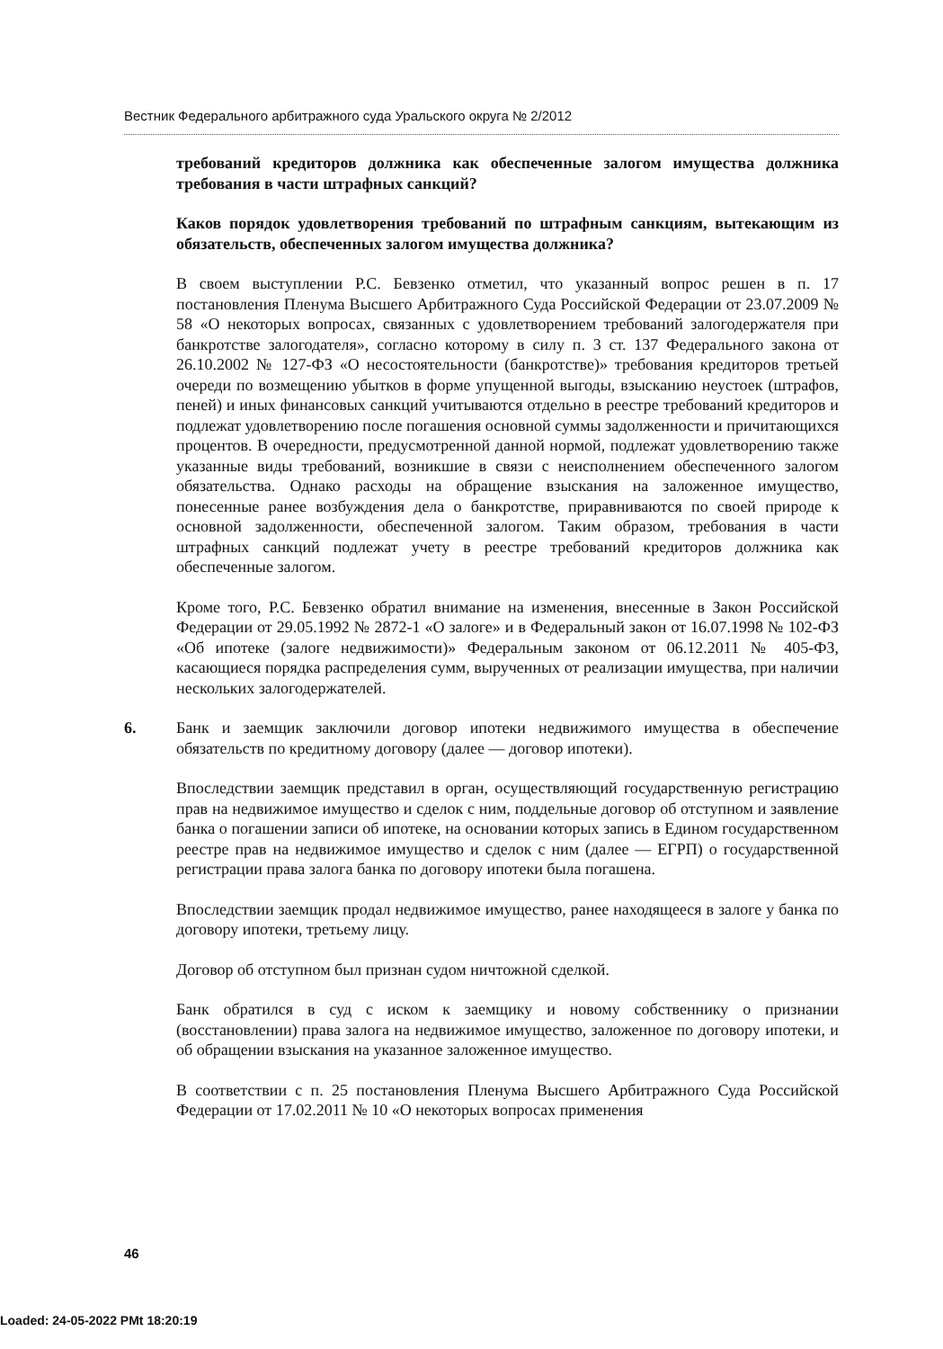Вестник Федерального арбитражного суда Уральского округа № 2/2012
требований кредиторов должника как обеспеченные залогом имущества должника требования в части штрафных санкций?
Каков порядок удовлетворения требований по штрафным санкциям, вытекающим из обязательств, обеспеченных залогом имущества должника?
В своем выступлении Р.С. Бевзенко отметил, что указанный вопрос решен в п. 17 постановления Пленума Высшего Арбитражного Суда Российской Федерации от 23.07.2009 № 58 «О некоторых вопросах, связанных с удовлетворением требований залогодержателя при банкротстве залогодателя», согласно которому в силу п. 3 ст. 137 Федерального закона от 26.10.2002 № 127-ФЗ «О несостоятельности (банкротстве)» требования кредиторов третьей очереди по возмещению убытков в форме упущенной выгоды, взысканию неустоек (штрафов, пеней) и иных финансовых санкций учитываются отдельно в реестре требований кредиторов и подлежат удовлетворению после погашения основной суммы задолженности и причитающихся процентов. В очередности, предусмотренной данной нормой, подлежат удовлетворению также указанные виды требований, возникшие в связи с неисполнением обеспеченного залогом обязательства. Однако расходы на обращение взыскания на заложенное имущество, понесенные ранее возбуждения дела о банкротстве, приравниваются по своей природе к основной задолженности, обеспеченной залогом. Таким образом, требования в части штрафных санкций подлежат учету в реестре требований кредиторов должника как обеспеченные залогом.
Кроме того, Р.С. Бевзенко обратил внимание на изменения, внесенные в Закон Российской Федерации от 29.05.1992 № 2872-1 «О залоге» и в Федеральный закон от 16.07.1998 № 102-ФЗ «Об ипотеке (залоге недвижимости)» Федеральным законом от 06.12.2011 № 405-ФЗ, касающиеся порядка распределения сумм, вырученных от реализации имущества, при наличии нескольких залогодержателей.
6. Банк и заемщик заключили договор ипотеки недвижимого имущества в обеспечение обязательств по кредитному договору (далее — договор ипотеки).
Впоследствии заемщик представил в орган, осуществляющий государственную регистрацию прав на недвижимое имущество и сделок с ним, поддельные договор об отступном и заявление банка о погашении записи об ипотеке, на основании которых запись в Едином государственном реестре прав на недвижимое имущество и сделок с ним (далее — ЕГРП) о государственной регистрации права залога банка по договору ипотеки была погашена.
Впоследствии заемщик продал недвижимое имущество, ранее находящееся в залоге у банка по договору ипотеки, третьему лицу.
Договор об отступном был признан судом ничтожной сделкой.
Банк обратился в суд с иском к заемщику и новому собственнику о признании (восстановлении) права залога на недвижимое имущество, заложенное по договору ипотеки, и об обращении взыскания на указанное заложенное имущество.
В соответствии с п. 25 постановления Пленума Высшего Арбитражного Суда Российской Федерации от 17.02.2011 № 10 «О некоторых вопросах применения
46
Loaded: 24-05-2022 PMt 18:20:19